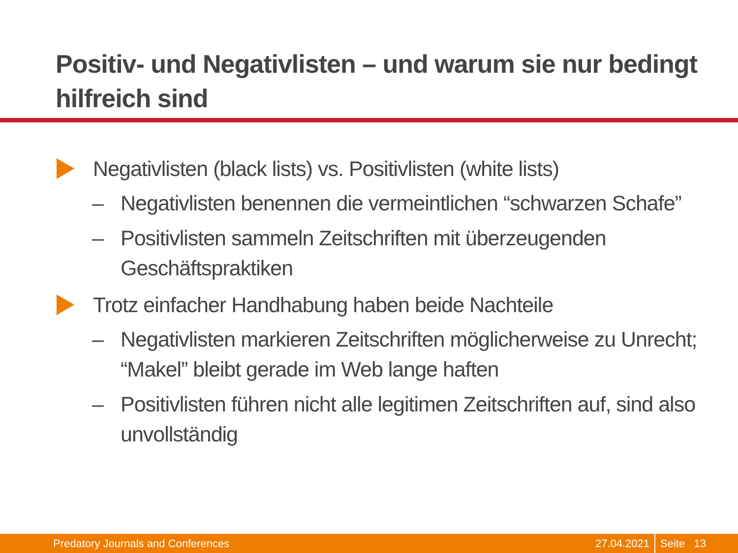Positiv- und Negativlisten – und warum sie nur bedingt hilfreich sind
Negativlisten (black lists) vs. Positivlisten (white lists)
– Negativlisten benennen die vermeintlichen “schwarzen Schafe”
– Positivlisten sammeln Zeitschriften mit überzeugenden Geschäftspraktiken
Trotz einfacher Handhabung haben beide Nachteile
– Negativlisten markieren Zeitschriften möglicherweise zu Unrecht; “Makel” bleibt gerade im Web lange haften
– Positivlisten führen nicht alle legitimen Zeitschriften auf, sind also unvollständig
Predatory Journals and Conferences 27.04.2021 Seite 13